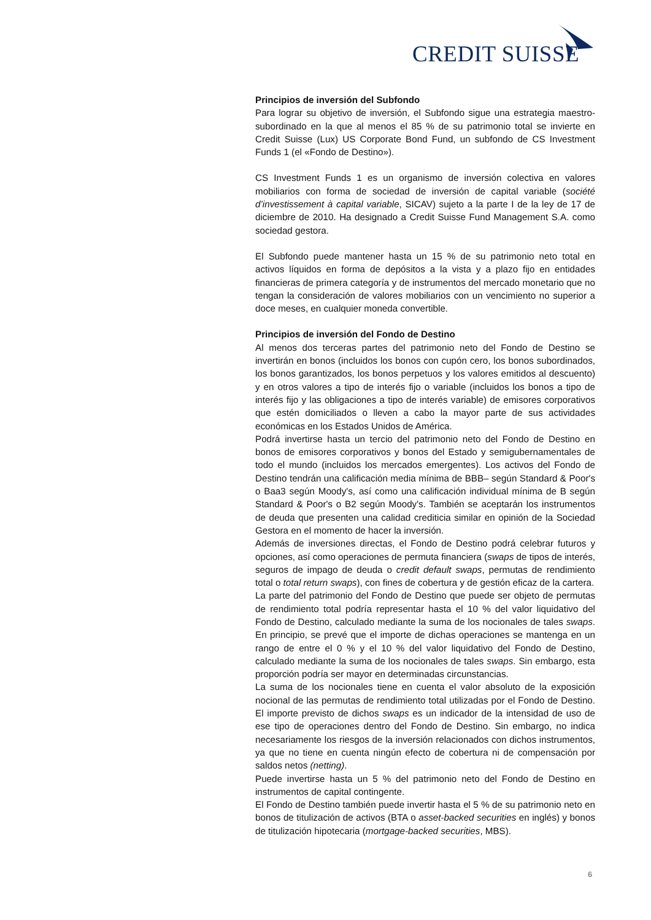CREDIT SUISSE
Principios de inversión del Subfondo
Para lograr su objetivo de inversión, el Subfondo sigue una estrategia maestro-subordinado en la que al menos el 85 % de su patrimonio total se invierte en Credit Suisse (Lux) US Corporate Bond Fund, un subfondo de CS Investment Funds 1 (el «Fondo de Destino»).
CS Investment Funds 1 es un organismo de inversión colectiva en valores mobiliarios con forma de sociedad de inversión de capital variable (société d’investissement à capital variable, SICAV) sujeto a la parte I de la ley de 17 de diciembre de 2010. Ha designado a Credit Suisse Fund Management S.A. como sociedad gestora.
El Subfondo puede mantener hasta un 15 % de su patrimonio neto total en activos líquidos en forma de depósitos a la vista y a plazo fijo en entidades financieras de primera categoría y de instrumentos del mercado monetario que no tengan la consideración de valores mobiliarios con un vencimiento no superior a doce meses, en cualquier moneda convertible.
Principios de inversión del Fondo de Destino
Al menos dos terceras partes del patrimonio neto del Fondo de Destino se invertirán en bonos (incluidos los bonos con cupón cero, los bonos subordinados, los bonos garantizados, los bonos perpetuos y los valores emitidos al descuento) y en otros valores a tipo de interés fijo o variable (incluidos los bonos a tipo de interés fijo y las obligaciones a tipo de interés variable) de emisores corporativos que estén domiciliados o lleven a cabo la mayor parte de sus actividades económicas en los Estados Unidos de América.
Podrá invertirse hasta un tercio del patrimonio neto del Fondo de Destino en bonos de emisores corporativos y bonos del Estado y semigubernamentales de todo el mundo (incluidos los mercados emergentes). Los activos del Fondo de Destino tendrán una calificación media mínima de BBB– según Standard & Poor's o Baa3 según Moody's, así como una calificación individual mínima de B según Standard & Poor's o B2 según Moody's. También se aceptarán los instrumentos de deuda que presenten una calidad crediticia similar en opinión de la Sociedad Gestora en el momento de hacer la inversión.
Además de inversiones directas, el Fondo de Destino podrá celebrar futuros y opciones, así como operaciones de permuta financiera (swaps de tipos de interés, seguros de impago de deuda o credit default swaps, permutas de rendimiento total o total return swaps), con fines de cobertura y de gestión eficaz de la cartera.
La parte del patrimonio del Fondo de Destino que puede ser objeto de permutas de rendimiento total podría representar hasta el 10 % del valor liquidativo del Fondo de Destino, calculado mediante la suma de los nocionales de tales swaps. En principio, se prevé que el importe de dichas operaciones se mantenga en un rango de entre el 0 % y el 10 % del valor liquidativo del Fondo de Destino, calculado mediante la suma de los nocionales de tales swaps. Sin embargo, esta proporción podría ser mayor en determinadas circunstancias.
La suma de los nocionales tiene en cuenta el valor absoluto de la exposición nocional de las permutas de rendimiento total utilizadas por el Fondo de Destino. El importe previsto de dichos swaps es un indicador de la intensidad de uso de ese tipo de operaciones dentro del Fondo de Destino. Sin embargo, no indica necesariamente los riesgos de la inversión relacionados con dichos instrumentos, ya que no tiene en cuenta ningún efecto de cobertura ni de compensación por saldos netos (netting).
Puede invertirse hasta un 5 % del patrimonio neto del Fondo de Destino en instrumentos de capital contingente.
El Fondo de Destino también puede invertir hasta el 5 % de su patrimonio neto en bonos de titulización de activos (BTA o asset-backed securities en inglés) y bonos de titulización hipotecaria (mortgage-backed securities, MBS).
6